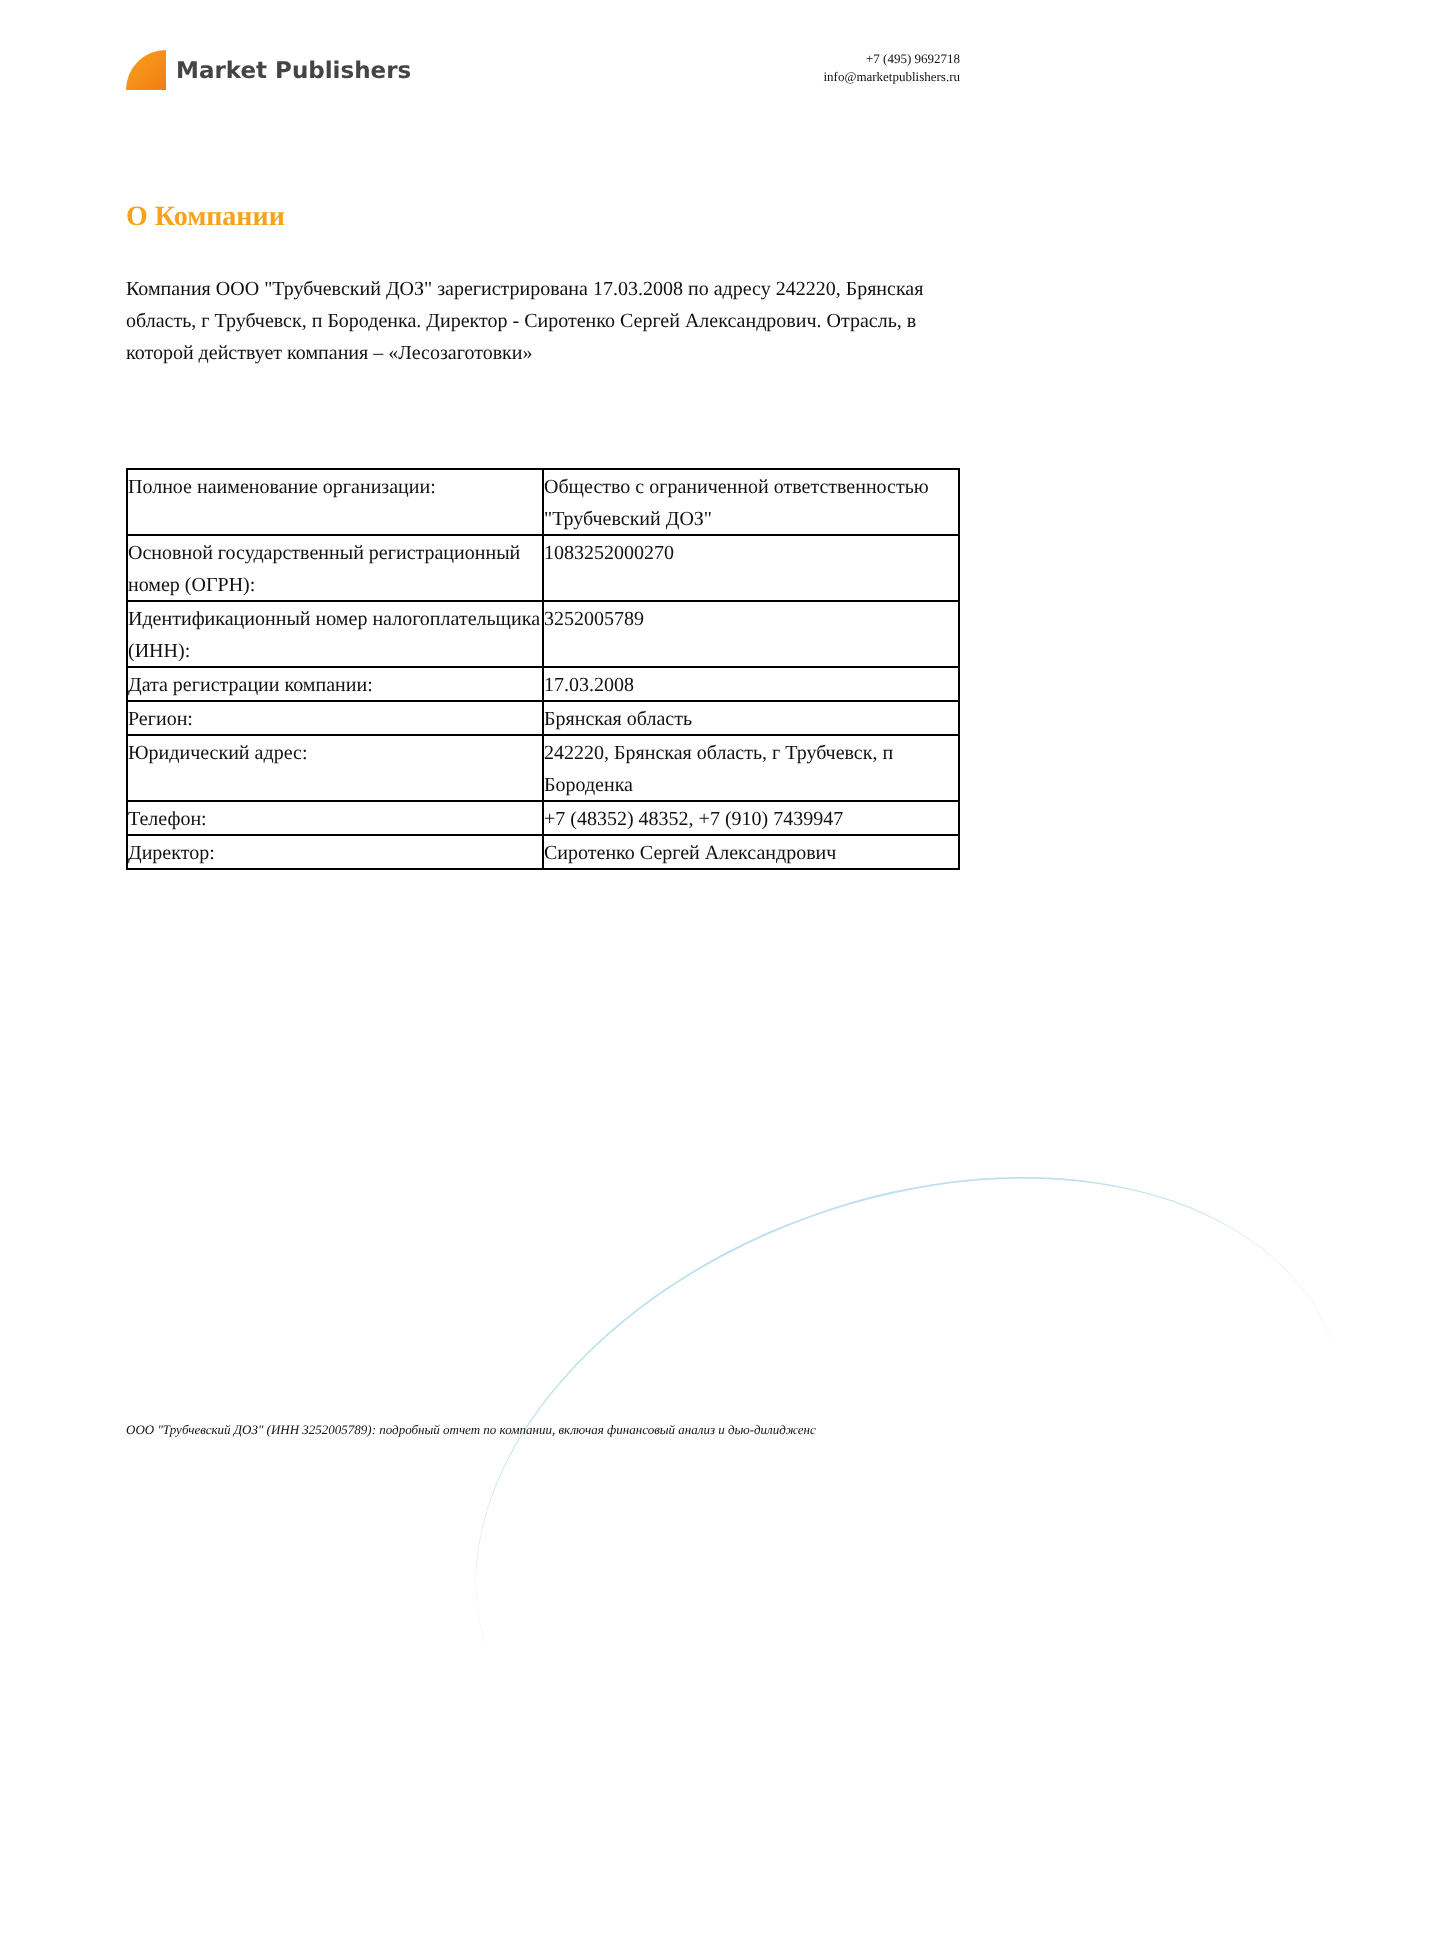Market Publishers
+7 (495) 9692718
info@marketpublishers.ru
О Компании
Компания ООО "Трубчевский ДОЗ" зарегистрирована 17.03.2008 по адресу 242220, Брянская область, г Трубчевск, п Бороденка. Директор - Сиротенко Сергей Александрович. Отрасль, в которой действует компания – «Лесозаготовки»
| Полное наименование организации: | Общество с ограниченной ответственностью "Трубчевский ДОЗ" |
| Основной государственный регистрационный номер (ОГРН): | 1083252000270 |
| Идентификационный номер налогоплательщика (ИНН): | 3252005789 |
| Дата регистрации компании: | 17.03.2008 |
| Регион: | Брянская область |
| Юридический адрес: | 242220, Брянская область, г Трубчевск, п Бороденка |
| Телефон: | +7 (48352) 48352, +7 (910) 7439947 |
| Директор: | Сиротенко Сергей Александрович |
ООО "Трубчевский ДОЗ" (ИНН 3252005789): подробный отчет по компании, включая финансовый анализ и дью-дилидженс